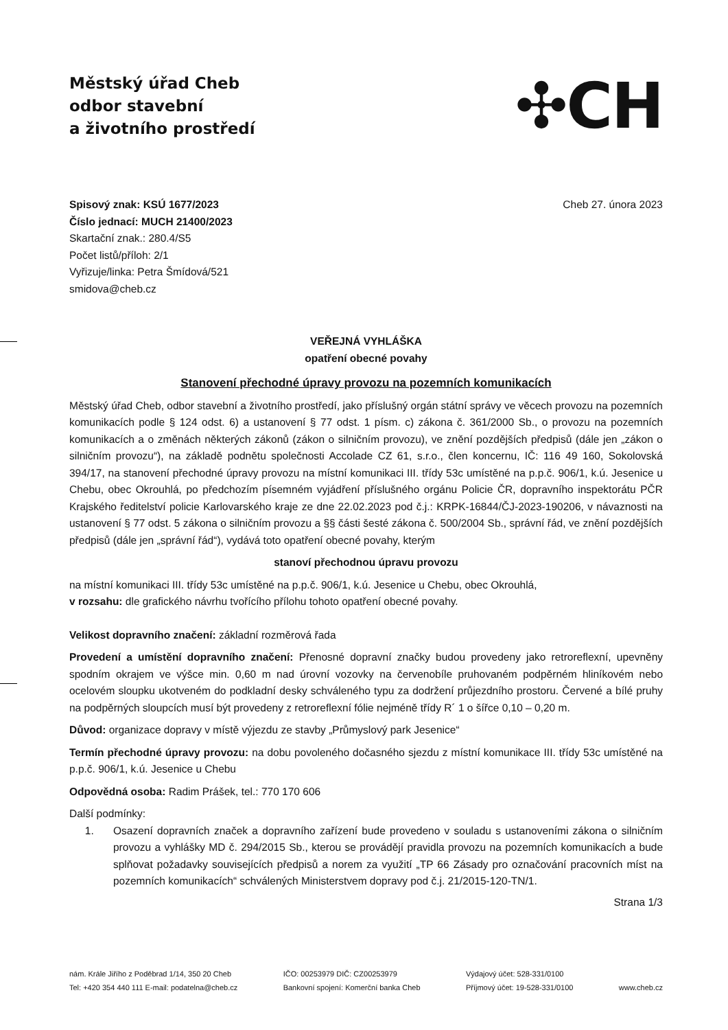Městský úřad Cheb
odbor stavební
a životního prostředí
✣CH
Spisový znak: KSÚ 1677/2023
Číslo jednací: MUCH 21400/2023
Skartační znak.: 280.4/S5
Počet listů/příloh: 2/1
Vyřizuje/linka: Petra Šmídová/521
smidova@cheb.cz
Cheb 27. února 2023
VEŘEJNÁ VYHLÁŠKA
opatření obecné povahy
Stanovení přechodné úpravy provozu na pozemních komunikacích
Městský úřad Cheb, odbor stavební a životního prostředí, jako příslušný orgán státní správy ve věcech provozu na pozemních komunikacích podle § 124 odst. 6) a ustanovení § 77 odst. 1 písm. c) zákona č. 361/2000 Sb., o provozu na pozemních komunikacích a o změnách některých zákonů (zákon o silničním provozu), ve znění pozdějších předpisů (dále jen „zákon o silničním provozu“), na základě podnětu společnosti Accolade CZ 61, s.r.o., člen koncernu, IČ: 116 49 160, Sokolovská 394/17, na stanovení přechodné úpravy provozu na místní komunikaci III. třídy 53c umístěné na p.p.č. 906/1, k.ú. Jesenice u Chebu, obec Okrouhlá, po předchozím písemném vyjádření příslušného orgánu Policie ČR, dopravního inspektorátu PČR Krajského ředitelství policie Karlovarského kraje ze dne 22.02.2023 pod č.j.: KRPK-16844/ČJ-2023-190206, v návaznosti na ustanovení § 77 odst. 5 zákona o silničním provozu a §§ části šesté zákona č. 500/2004 Sb., správní řád, ve znění pozdějších předpisů (dále jen „správní řád“), vydává toto opatření obecné povahy, kterým
stanoví přechodnou úpravu provozu
na místní komunikaci III. třídy 53c umístěné na p.p.č. 906/1, k.ú. Jesenice u Chebu, obec Okrouhlá,
v rozsahu: dle grafického návrhu tvořícího přílohu tohoto opatření obecné povahy.
Velikost dopravního značení: základní rozměrová řada
Provedení a umístění dopravního značení: Přenosné dopravní značky budou provedeny jako retroreflexní, upevněny spodním okrajem ve výšce min. 0,60 m nad úrovní vozovky na červenobíle pruhovaném podpěrném hliníkovém nebo ocelovém sloupku ukotveném do podkladní desky schváleného typu za dodržení průjezdního prostoru. Červené a bílé pruhy na podpěrných sloupcích musí být provedeny z retroreflexní fólie nejméně třídy R´ 1 o šířce 0,10 – 0,20 m.
Důvod: organizace dopravy v místě výjezdu ze stavby „Průmyslový park Jesenice“
Termín přechodné úpravy provozu: na dobu povoleného dočasného sjezdu z místní komunikace III. třídy 53c umístěné na p.p.č. 906/1, k.ú. Jesenice u Chebu
Odpovědná osoba: Radim Prášek, tel.: 770 170 606
Další podmínky:
1. Osazení dopravních značek a dopravního zařízení bude provedeno v souladu s ustanoveními zákona o silničním provozu a vyhlášky MD č. 294/2015 Sb., kterou se provádějí pravidla provozu na pozemních komunikacích a bude splňovat požadavky souvisejících předpisů a norem za využití „TP 66 Zásady pro označování pracovních míst na pozemních komunikacích“ schválených Ministerstvem dopravy pod č.j. 21/2015-120-TN/1.
Strana 1/3
nám. Krále Jiřího z Poděbrad 1/14, 350 20 Cheb
Tel: +420 354 440 111 E-mail: podatelna@cheb.cz
IČO: 00253979 DIČ: CZ00253979
Bankovní spojení: Komerční banka Cheb
Výdajový účet: 528-331/0100
Příjmový účet: 19-528-331/0100
www.cheb.cz